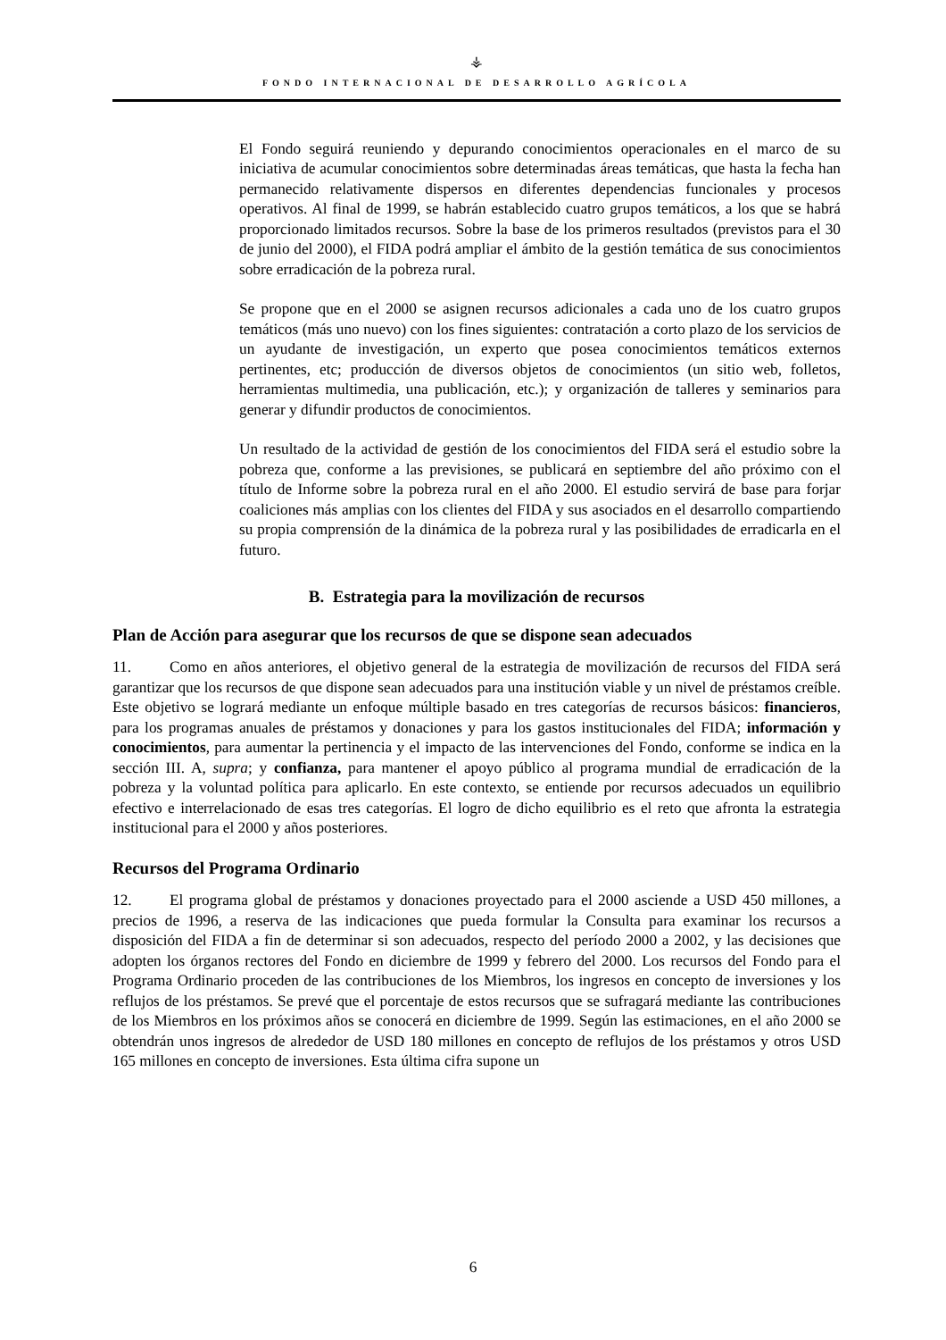⚶
FONDO INTERNACIONAL DE DESARROLLO AGRÍCOLA
El Fondo seguirá reuniendo y depurando conocimientos operacionales en el marco de su iniciativa de acumular conocimientos sobre determinadas áreas temáticas, que hasta la fecha han permanecido relativamente dispersos en diferentes dependencias funcionales y procesos operativos. Al final de 1999, se habrán establecido cuatro grupos temáticos, a los que se habrá proporcionado limitados recursos. Sobre la base de los primeros resultados (previstos para el 30 de junio del 2000), el FIDA podrá ampliar el ámbito de la gestión temática de sus conocimientos sobre erradicación de la pobreza rural.
Se propone que en el 2000 se asignen recursos adicionales a cada uno de los cuatro grupos temáticos (más uno nuevo) con los fines siguientes: contratación a corto plazo de los servicios de un ayudante de investigación, un experto que posea conocimientos temáticos externos pertinentes, etc; producción de diversos objetos de conocimientos (un sitio web, folletos, herramientas multimedia, una publicación, etc.); y organización de talleres y seminarios para generar y difundir productos de conocimientos.
Un resultado de la actividad de gestión de los conocimientos del FIDA será el estudio sobre la pobreza que, conforme a las previsiones, se publicará en septiembre del año próximo con el título de Informe sobre la pobreza rural en el año 2000. El estudio servirá de base para forjar coaliciones más amplias con los clientes del FIDA y sus asociados en el desarrollo compartiendo su propia comprensión de la dinámica de la pobreza rural y las posibilidades de erradicarla en el futuro.
B. Estrategia para la movilización de recursos
Plan de Acción para asegurar que los recursos de que se dispone sean adecuados
11. Como en años anteriores, el objetivo general de la estrategia de movilización de recursos del FIDA será garantizar que los recursos de que dispone sean adecuados para una institución viable y un nivel de préstamos creíble. Este objetivo se logrará mediante un enfoque múltiple basado en tres categorías de recursos básicos: financieros, para los programas anuales de préstamos y donaciones y para los gastos institucionales del FIDA; información y conocimientos, para aumentar la pertinencia y el impacto de las intervenciones del Fondo, conforme se indica en la sección III. A, supra; y confianza, para mantener el apoyo público al programa mundial de erradicación de la pobreza y la voluntad política para aplicarlo. En este contexto, se entiende por recursos adecuados un equilibrio efectivo e interrelacionado de esas tres categorías. El logro de dicho equilibrio es el reto que afronta la estrategia institucional para el 2000 y años posteriores.
Recursos del Programa Ordinario
12. El programa global de préstamos y donaciones proyectado para el 2000 asciende a USD 450 millones, a precios de 1996, a reserva de las indicaciones que pueda formular la Consulta para examinar los recursos a disposición del FIDA a fin de determinar si son adecuados, respecto del período 2000 a 2002, y las decisiones que adopten los órganos rectores del Fondo en diciembre de 1999 y febrero del 2000. Los recursos del Fondo para el Programa Ordinario proceden de las contribuciones de los Miembros, los ingresos en concepto de inversiones y los reflujos de los préstamos. Se prevé que el porcentaje de estos recursos que se sufragará mediante las contribuciones de los Miembros en los próximos años se conocerá en diciembre de 1999. Según las estimaciones, en el año 2000 se obtendrán unos ingresos de alrededor de USD 180 millones en concepto de reflujos de los préstamos y otros USD 165 millones en concepto de inversiones. Esta última cifra supone un
6